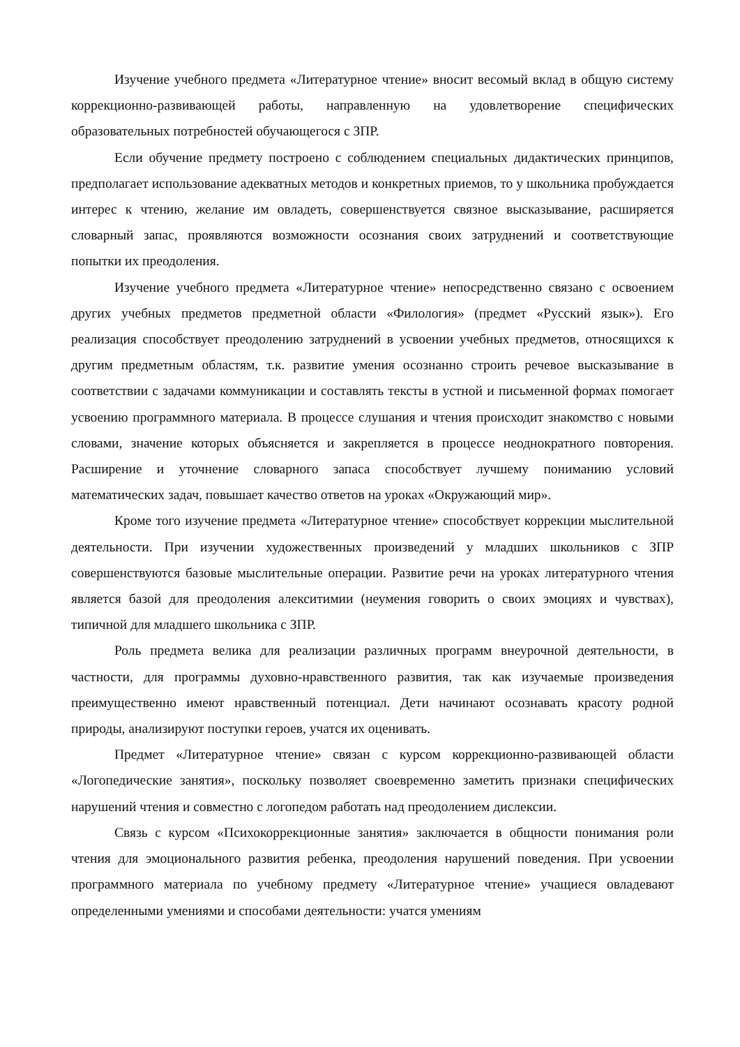Изучение учебного предмета «Литературное чтение» вносит весомый вклад в общую систему коррекционно-развивающей работы, направленную на удовлетворение специфических образовательных потребностей обучающегося с ЗПР.
Если обучение предмету построено с соблюдением специальных дидактических принципов, предполагает использование адекватных методов и конкретных приемов, то у школьника пробуждается интерес к чтению, желание им овладеть, совершенствуется связное высказывание, расширяется словарный запас, проявляются возможности осознания своих затруднений и соответствующие попытки их преодоления.
Изучение учебного предмета «Литературное чтение» непосредственно связано с освоением других учебных предметов предметной области «Филология» (предмет «Русский язык»). Его реализация способствует преодолению затруднений в усвоении учебных предметов, относящихся к другим предметным областям, т.к. развитие умения осознанно строить речевое высказывание в соответствии с задачами коммуникации и составлять тексты в устной и письменной формах помогает усвоению программного материала. В процессе слушания и чтения происходит знакомство с новыми словами, значение которых объясняется и закрепляется в процессе неоднократного повторения. Расширение и уточнение словарного запаса способствует лучшему пониманию условий математических задач, повышает качество ответов на уроках «Окружающий мир».
Кроме того изучение предмета «Литературное чтение» способствует коррекции мыслительной деятельности. При изучении художественных произведений у младших школьников с ЗПР совершенствуются базовые мыслительные операции. Развитие речи на уроках литературного чтения является базой для преодоления алекситимии (неумения говорить о своих эмоциях и чувствах), типичной для младшего школьника с ЗПР.
Роль предмета велика для реализации различных программ внеурочной деятельности, в частности, для программы духовно-нравственного развития, так как изучаемые произведения преимущественно имеют нравственный потенциал. Дети начинают осознавать красоту родной природы, анализируют поступки героев, учатся их оценивать.
Предмет «Литературное чтение» связан с курсом коррекционно-развивающей области «Логопедические занятия», поскольку позволяет своевременно заметить признаки специфических нарушений чтения и совместно с логопедом работать над преодолением дислексии.
Связь с курсом «Психокоррекционные занятия» заключается в общности понимания роли чтения для эмоционального развития ребенка, преодоления нарушений поведения. При усвоении программного материала по учебному предмету «Литературное чтение» учащиеся овладевают определенными умениями и способами деятельности: учатся умениям